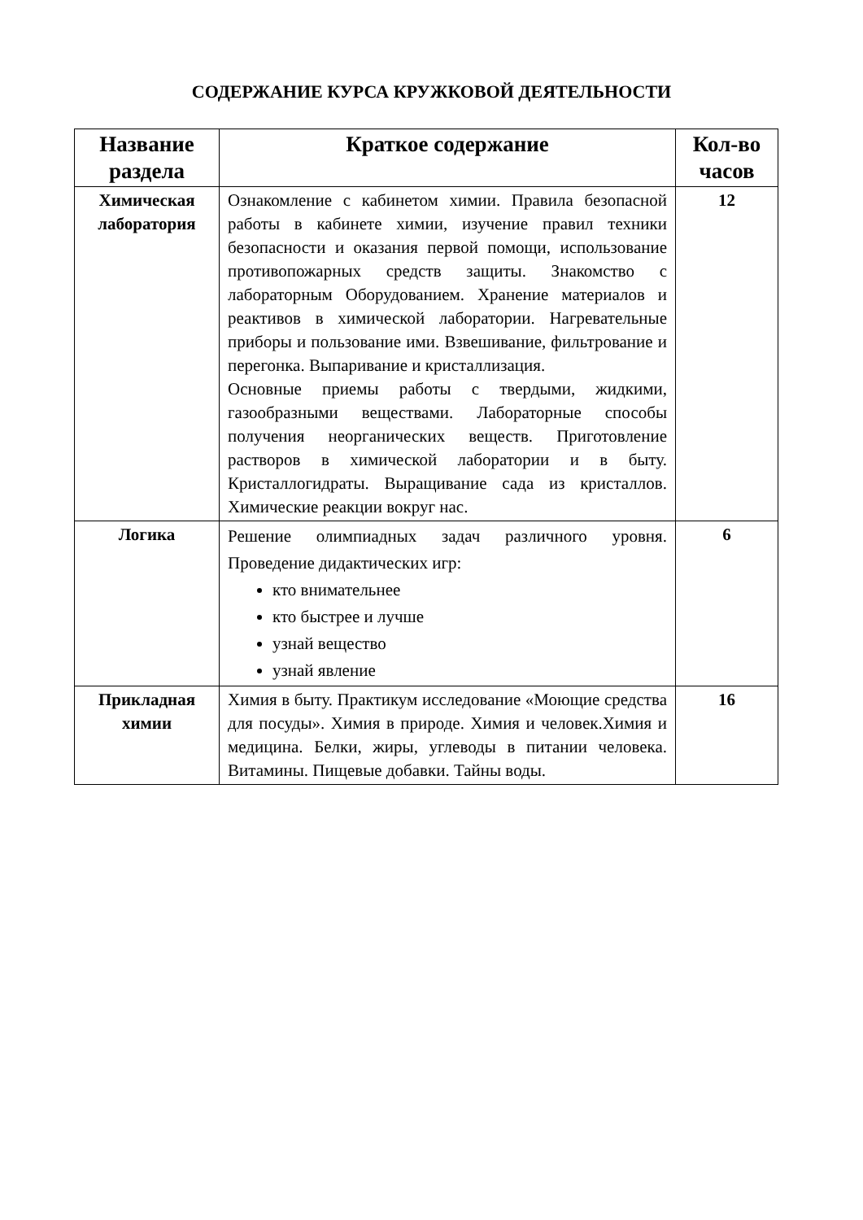СОДЕРЖАНИЕ КУРСА КРУЖКОВОЙ ДЕЯТЕЛЬНОСТИ
| Название раздела | Краткое содержание | Кол-во часов |
| --- | --- | --- |
| Химическая лаборатория | Ознакомление с кабинетом химии. Правила безопасной работы в кабинете химии, изучение правил техники безопасности и оказания первой помощи, использование противопожарных средств защиты. Знакомство с лабораторным Оборудованием. Хранение материалов и реактивов в химической лаборатории. Нагревательные приборы и пользование ими. Взвешивание, фильтрование и перегонка. Выпаривание и кристаллизация. Основные приемы работы с твердыми, жидкими, газообразными веществами. Лабораторные способы получения неорганических веществ. Приготовление растворов в химической лаборатории и в быту. Кристаллогидраты. Выращивание сада из кристаллов. Химические реакции вокруг нас. | 12 |
| Логика | Решение олимпиадных задач различного уровня. Проведение дидактических игр: кто внимательнее кто быстрее и лучше узнай вещество узнай явление | 6 |
| Прикладная химии | Химия в быту. Практикум исследование «Моющие средства для посуды». Химия в природе. Химия и человек.Химия и медицина. Белки, жиры, углеводы в питании человека. Витамины. Пищевые добавки. Тайны воды. | 16 |